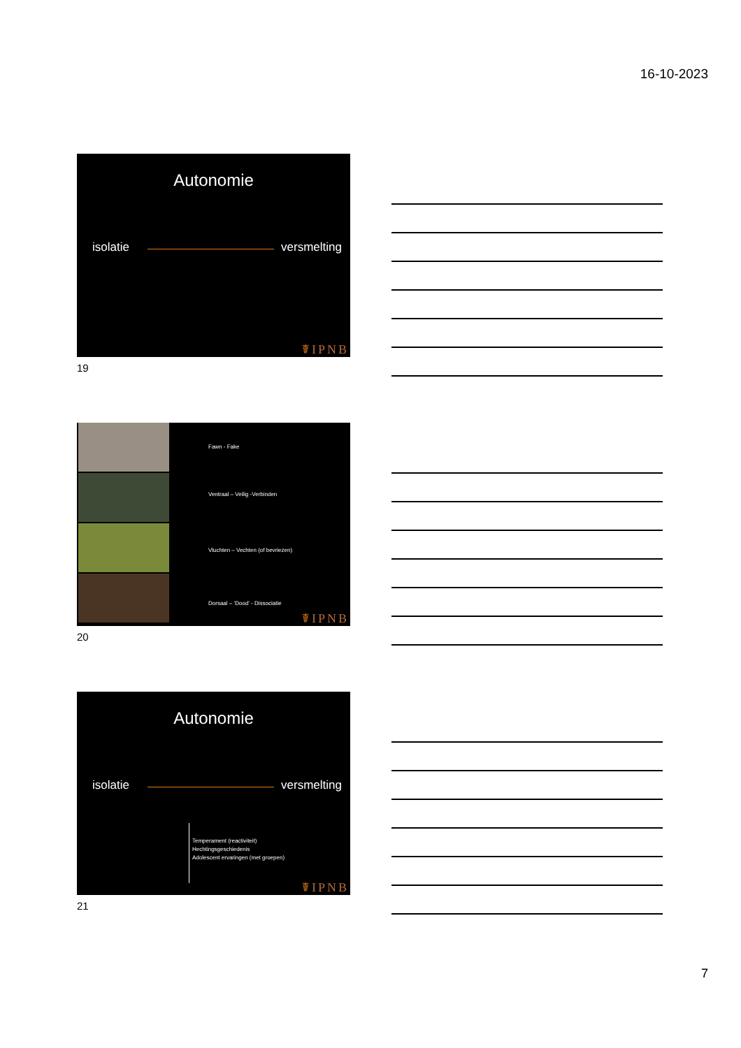16-10-2023
Autonomie
isolatie versmelting
☤IPNB
19
Fawn - Fake
Ventraal – Veilig -Verbinden
Vluchten – Vechten (of bevriezen)
Dorsaal – ‘Dood’ - Dissociatie
☤IPNB
20
Autonomie
isolatie versmelting
Temperament (reactiviteit)
Hechtingsgeschiedenis
Adolescent ervaringen (met groepen)
☤IPNB
21
7